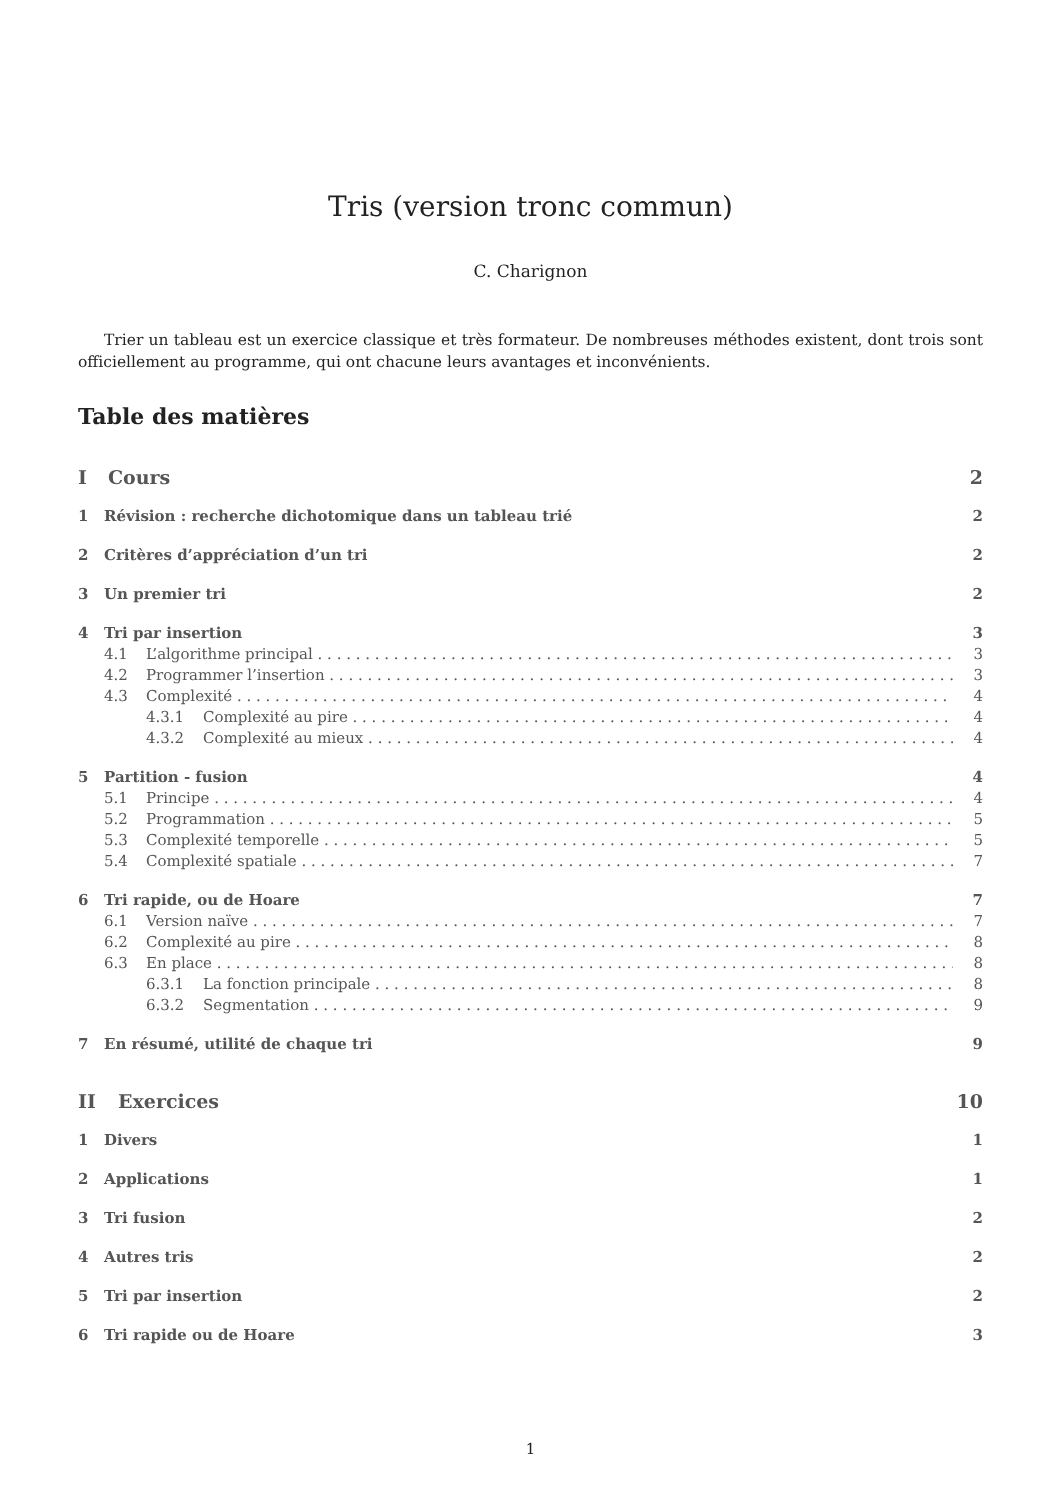Tris (version tronc commun)
C. Charignon
Trier un tableau est un exercice classique et très formateur. De nombreuses méthodes existent, dont trois sont officiellement au programme, qui ont chacune leurs avantages et inconvénients.
Table des matières
I Cours 2
1 Révision : recherche dichotomique dans un tableau trié 2
2 Critères d’appréciation d’un tri 2
3 Un premier tri 2
4 Tri par insertion 3
4.1 L’algorithme principal 3
4.2 Programmer l’insertion 3
4.3 Complexité 4
4.3.1 Complexité au pire 4
4.3.2 Complexité au mieux 4
5 Partition - fusion 4
5.1 Principe 4
5.2 Programmation 5
5.3 Complexité temporelle 5
5.4 Complexité spatiale 7
6 Tri rapide, ou de Hoare 7
6.1 Version naïve 7
6.2 Complexité au pire 8
6.3 En place 8
6.3.1 La fonction principale 8
6.3.2 Segmentation 9
7 En résumé, utilité de chaque tri 9
II Exercices 10
1 Divers 1
2 Applications 1
3 Tri fusion 2
4 Autres tris 2
5 Tri par insertion 2
6 Tri rapide ou de Hoare 3
1